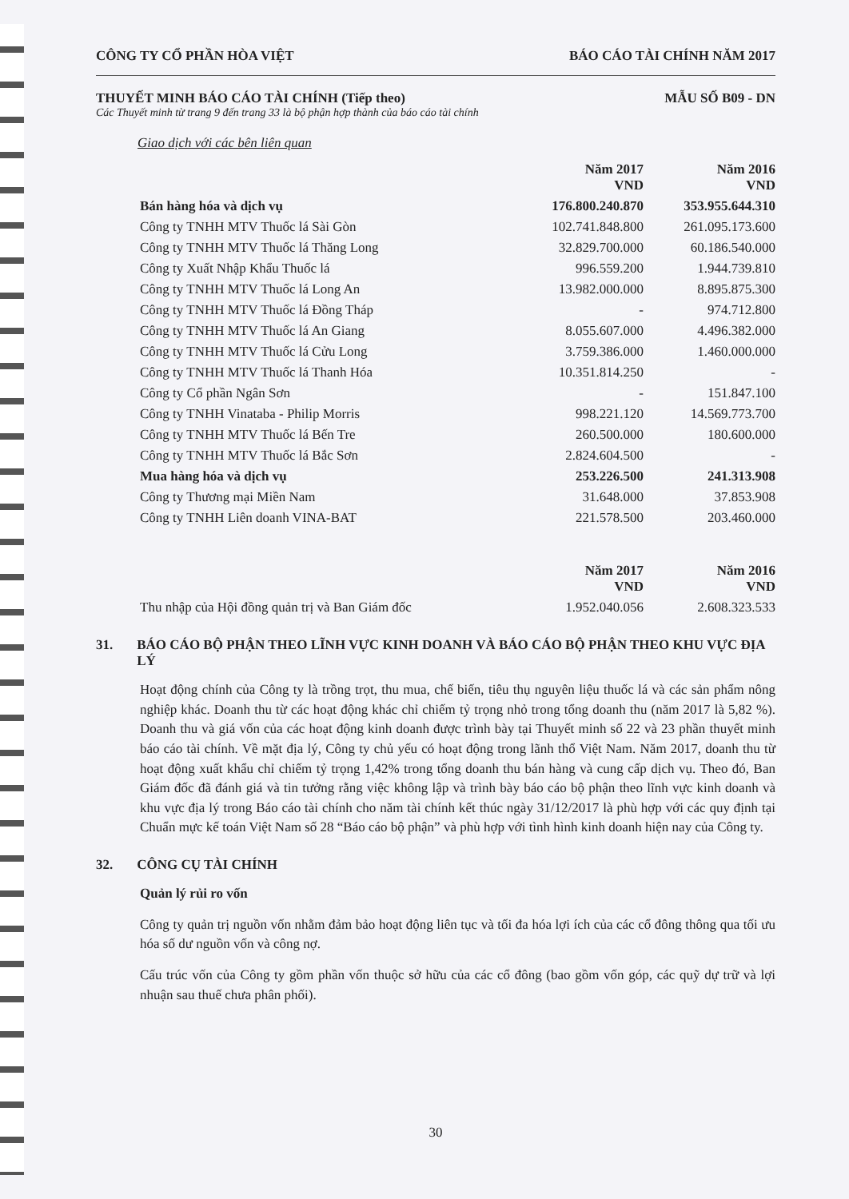CÔNG TY CỔ PHẦN HÒA VIỆT BÁO CÁO TÀI CHÍNH NĂM 2017
THUYẾT MINH BÁO CÁO TÀI CHÍNH (Tiếp theo) MẪU SỐ B09 - DN
Các Thuyết minh từ trang 9 đến trang 33 là bộ phận hợp thành của báo cáo tài chính
Giao dịch với các bên liên quan
| | Năm 2017 VND | Năm 2016 VND |
| Bán hàng hóa và dịch vụ | 176.800.240.870 | 353.955.644.310 |
| Công ty TNHH MTV Thuốc lá Sài Gòn | 102.741.848.800 | 261.095.173.600 |
| Công ty TNHH MTV Thuốc lá Thăng Long | 32.829.700.000 | 60.186.540.000 |
| Công ty Xuất Nhập Khẩu Thuốc lá | 996.559.200 | 1.944.739.810 |
| Công ty TNHH MTV Thuốc lá Long An | 13.982.000.000 | 8.895.875.300 |
| Công ty TNHH MTV Thuốc lá Đồng Tháp | - | 974.712.800 |
| Công ty TNHH MTV Thuốc lá An Giang | 8.055.607.000 | 4.496.382.000 |
| Công ty TNHH MTV Thuốc lá Cửu Long | 3.759.386.000 | 1.460.000.000 |
| Công ty TNHH MTV Thuốc lá Thanh Hóa | 10.351.814.250 | - |
| Công ty Cổ phần Ngân Sơn | - | 151.847.100 |
| Công ty TNHH Vinataba - Philip Morris | 998.221.120 | 14.569.773.700 |
| Công ty TNHH MTV Thuốc lá Bến Tre | 260.500.000 | 180.600.000 |
| Công ty TNHH MTV Thuốc lá Bắc Sơn | 2.824.604.500 | - |
| Mua hàng hóa và dịch vụ | 253.226.500 | 241.313.908 |
| Công ty Thương mại Miền Nam | 31.648.000 | 37.853.908 |
| Công ty TNHH Liên doanh VINA-BAT | 221.578.500 | 203.460.000 |
| | Năm 2017 VND | Năm 2016 VND |
| Thu nhập của Hội đồng quản trị và Ban Giám đốc | 1.952.040.056 | 2.608.323.533 |
31. BÁO CÁO BỘ PHẬN THEO LĨNH VỰC KINH DOANH VÀ BÁO CÁO BỘ PHẬN THEO KHU VỰC ĐỊA LÝ
Hoạt động chính của Công ty là trồng trọt, thu mua, chế biến, tiêu thụ nguyên liệu thuốc lá và các sản phẩm nông nghiệp khác. Doanh thu từ các hoạt động khác chỉ chiếm tỷ trọng nhỏ trong tổng doanh thu (năm 2017 là 5,82 %). Doanh thu và giá vốn của các hoạt động kinh doanh được trình bày tại Thuyết minh số 22 và 23 phần thuyết minh báo cáo tài chính. Về mặt địa lý, Công ty chủ yếu có hoạt động trong lãnh thổ Việt Nam. Năm 2017, doanh thu từ hoạt động xuất khẩu chỉ chiếm tỷ trọng 1,42% trong tổng doanh thu bán hàng và cung cấp dịch vụ. Theo đó, Ban Giám đốc đã đánh giá và tin tưởng rằng việc không lập và trình bày báo cáo bộ phận theo lĩnh vực kinh doanh và khu vực địa lý trong Báo cáo tài chính cho năm tài chính kết thúc ngày 31/12/2017 là phù hợp với các quy định tại Chuẩn mực kế toán Việt Nam số 28 “Báo cáo bộ phận” và phù hợp với tình hình kinh doanh hiện nay của Công ty.
32. CÔNG CỤ TÀI CHÍNH
Quản lý rủi ro vốn
Công ty quản trị nguồn vốn nhằm đảm bảo hoạt động liên tục và tối đa hóa lợi ích của các cổ đông thông qua tối ưu hóa số dư nguồn vốn và công nợ.
Cấu trúc vốn của Công ty gồm phần vốn thuộc sở hữu của các cổ đông (bao gồm vốn góp, các quỹ dự trữ và lợi nhuận sau thuế chưa phân phối).
30